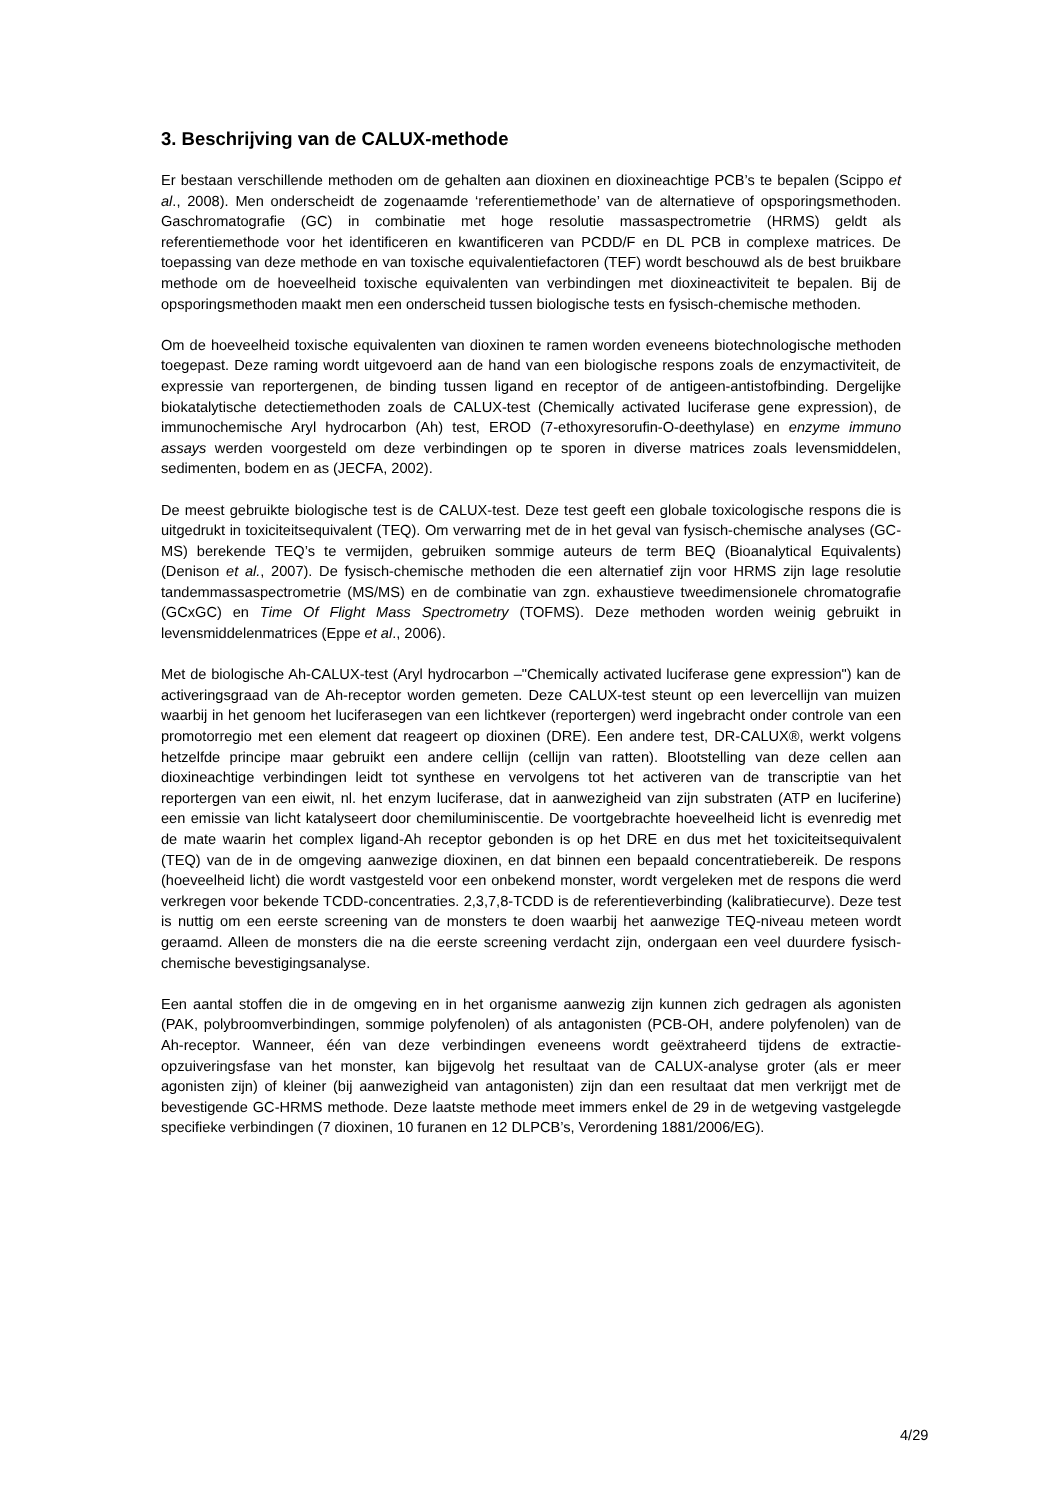3. Beschrijving van de CALUX-methode
Er bestaan verschillende methoden om de gehalten aan dioxinen en dioxineachtige PCB’s te bepalen (Scippo et al., 2008). Men onderscheidt de zogenaamde ‘referentiemethode’ van de alternatieve of opsporingsmethoden. Gaschromatografie (GC) in combinatie met hoge resolutie massaspectrometrie (HRMS) geldt als referentiemethode voor het identificeren en kwantificeren van PCDD/F en DL PCB in complexe matrices. De toepassing van deze methode en van toxische equivalentiefactoren (TEF) wordt beschouwd als de best bruikbare methode om de hoeveelheid toxische equivalenten van verbindingen met dioxineactiviteit te bepalen. Bij de opsporingsmethoden maakt men een onderscheid tussen biologische tests en fysisch-chemische methoden.
Om de hoeveelheid toxische equivalenten van dioxinen te ramen worden eveneens biotechnologische methoden toegepast. Deze raming wordt uitgevoerd aan de hand van een biologische respons zoals de enzymactiviteit, de expressie van reportergenen, de binding tussen ligand en receptor of de antigeen-antistofbinding. Dergelijke biokatalytische detectiemethoden zoals de CALUX-test (Chemically activated luciferase gene expression), de immunochemische Aryl hydrocarbon (Ah) test, EROD (7-ethoxyresorufin-O-deethylase) en enzyme immuno assays werden voorgesteld om deze verbindingen op te sporen in diverse matrices zoals levensmiddelen, sedimenten, bodem en as (JECFA, 2002).
De meest gebruikte biologische test is de CALUX-test. Deze test geeft een globale toxicologische respons die is uitgedrukt in toxiciteitsequivalent (TEQ). Om verwarring met de in het geval van fysisch-chemische analyses (GC-MS) berekende TEQ’s te vermijden, gebruiken sommige auteurs de term BEQ (Bioanalytical Equivalents) (Denison et al., 2007). De fysisch-chemische methoden die een alternatief zijn voor HRMS zijn lage resolutie tandemmassaspectrometrie (MS/MS) en de combinatie van zgn. exhaustieve tweedimensionele chromatografie (GCxGC) en Time Of Flight Mass Spectrometry (TOFMS). Deze methoden worden weinig gebruikt in levensmiddelenmatrices (Eppe et al., 2006).
Met de biologische Ah-CALUX-test (Aryl hydrocarbon –"Chemically activated luciferase gene expression") kan de activeringsgraad van de Ah-receptor worden gemeten. Deze CALUX-test steunt op een levercellijn van muizen waarbij in het genoom het luciferasegen van een lichtkever (reportergen) werd ingebracht onder controle van een promotorregio met een element dat reageert op dioxinen (DRE). Een andere test, DR-CALUX®, werkt volgens hetzelfde principe maar gebruikt een andere cellijn (cellijn van ratten). Blootstelling van deze cellen aan dioxineachtige verbindingen leidt tot synthese en vervolgens tot het activeren van de transcriptie van het reportergen van een eiwit, nl. het enzym luciferase, dat in aanwezigheid van zijn substraten (ATP en luciferine) een emissie van licht katalyseert door chemiluminiscentie. De voortgebrachte hoeveelheid licht is evenredig met de mate waarin het complex ligand-Ah receptor gebonden is op het DRE en dus met het toxiciteitsequivalent (TEQ) van de in de omgeving aanwezige dioxinen, en dat binnen een bepaald concentratiebereik. De respons (hoeveelheid licht) die wordt vastgesteld voor een onbekend monster, wordt vergeleken met de respons die werd verkregen voor bekende TCDD-concentraties. 2,3,7,8-TCDD is de referentieverbinding (kalibratiecurve). Deze test is nuttig om een eerste screening van de monsters te doen waarbij het aanwezige TEQ-niveau meteen wordt geraamd. Alleen de monsters die na die eerste screening verdacht zijn, ondergaan een veel duurdere fysisch-chemische bevestigingsanalyse.
Een aantal stoffen die in de omgeving en in het organisme aanwezig zijn kunnen zich gedragen als agonisten (PAK, polybroomverbindingen, sommige polyfenolen) of als antagonisten (PCB-OH, andere polyfenolen) van de Ah-receptor. Wanneer, één van deze verbindingen eveneens wordt geëxtraheerd tijdens de extractie-opzuiveringsfase van het monster, kan bijgevolg het resultaat van de CALUX-analyse groter (als er meer agonisten zijn) of kleiner (bij aanwezigheid van antagonisten) zijn dan een resultaat dat men verkrijgt met de bevestigende GC-HRMS methode. Deze laatste methode meet immers enkel de 29 in de wetgeving vastgelegde specifieke verbindingen (7 dioxinen, 10 furanen en 12 DLPCB’s, Verordening 1881/2006/EG).
4/29